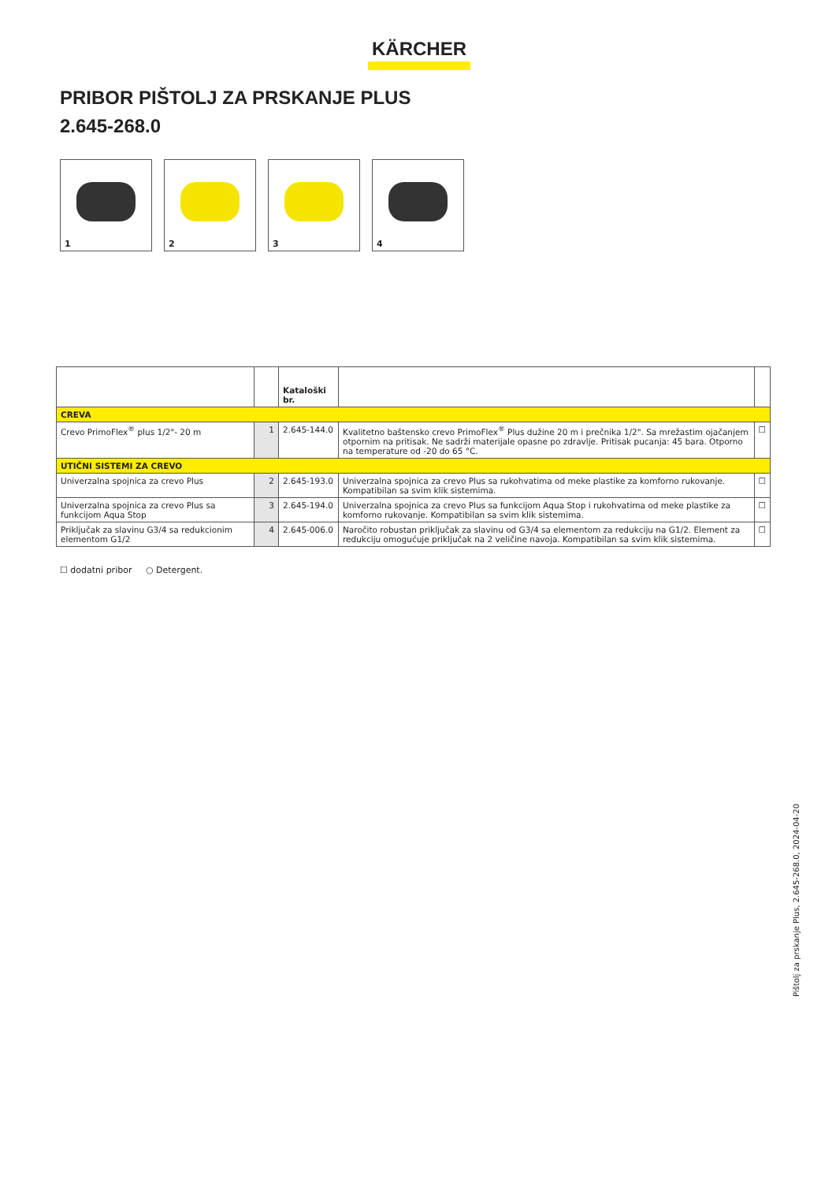KÄRCHER
PRIBOR PIŠTOLJ ZA PRSKANJE PLUS
2.645-268.0
1
2
3
4
| | | Kataloški br. | | |
| --- | --- | --- | --- | --- |
| CREVA | | | | |
| Crevo PrimoFlex<sup>®</sup> plus 1/2"- 20 m | 1 | 2.645-144.0 | Kvalitetno baštensko crevo PrimoFlex<sup>®</sup> Plus dužine 20 m i prečnika 1/2". Sa mrežastim ojačanjem otpornim na pritisak. Ne sadrži materijale opasne po zdravlje. Pritisak pucanja: 45 bara. Otporno na temperature od -20 do 65 °C. | ☐ |
| UTIČNI SISTEMI ZA CREVO | | | | |
| Univerzalna spojnica za crevo Plus | 2 | 2.645-193.0 | Univerzalna spojnica za crevo Plus sa rukohvatima od meke plastike za komforno rukovanje. Kompatibilan sa svim klik sistemima. | ☐ |
| Univerzalna spojnica za crevo Plus sa funkcijom Aqua Stop | 3 | 2.645-194.0 | Univerzalna spojnica za crevo Plus sa funkcijom Aqua Stop i rukohvatima od meke plastike za komforno rukovanje. Kompatibilan sa svim klik sistemima. | ☐ |
| Priključak za slavinu G3/4 sa redukcionim elementom G1/2 | 4 | 2.645-006.0 | Naročito robustan priključak za slavinu od G3/4 sa elementom za redukciju na G1/2. Element za redukciju omogućuje priključak na 2 veličine navoja. Kompatibilan sa svim klik sistemima. | ☐ |
☐ dodatni pribor ○ Detergent.
Pištolj za prskanje Plus, 2.645-268.0, 2024-04-20